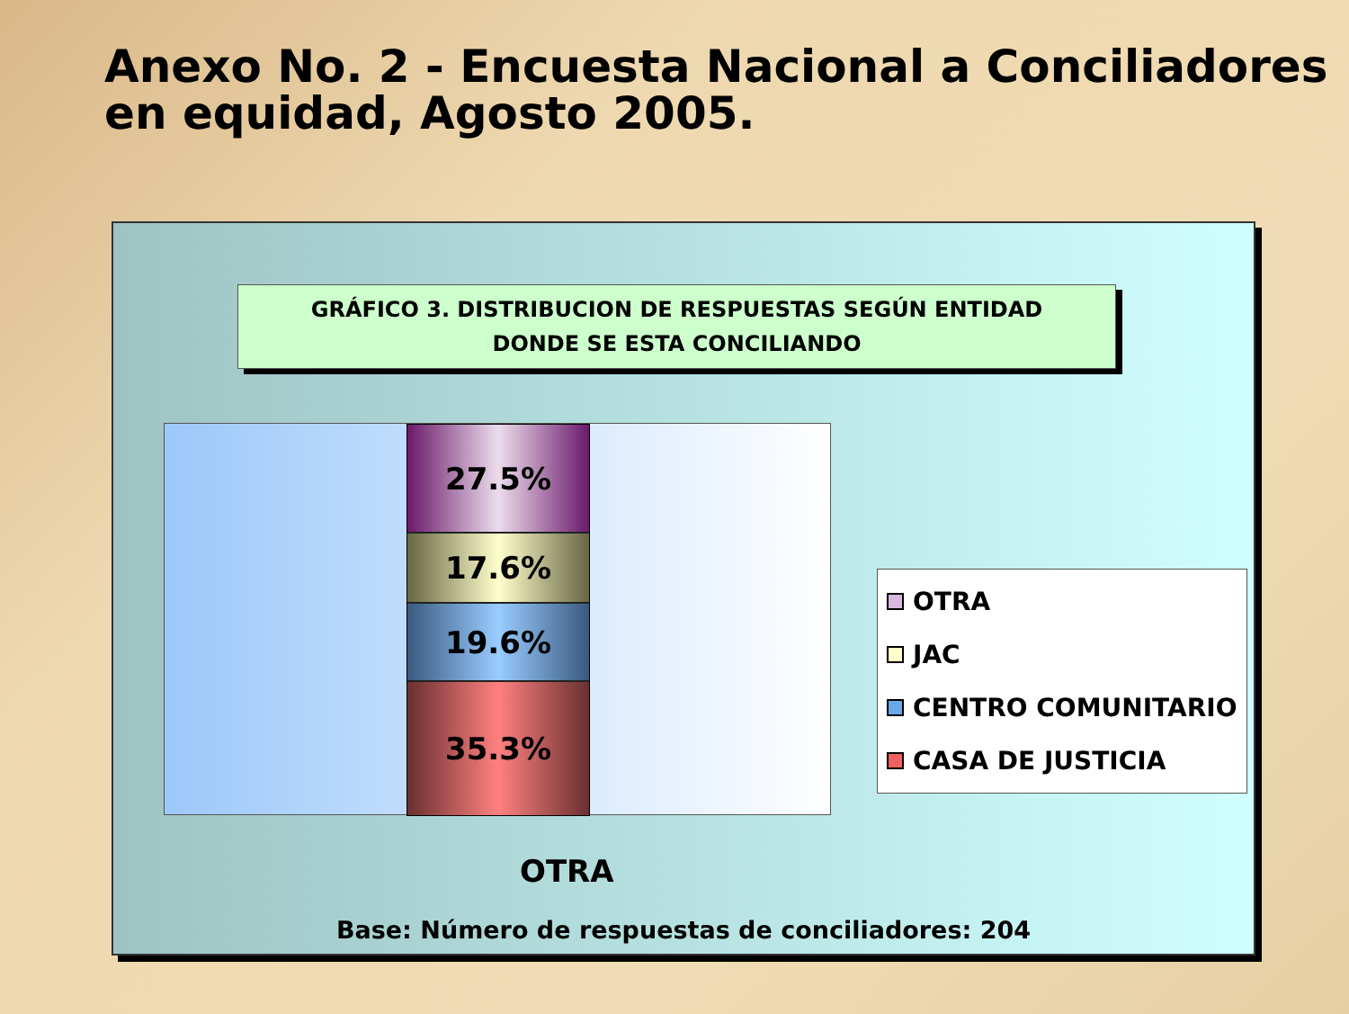Anexo No. 2 - Encuesta Nacional a Conciliadores en equidad, Agosto 2005.
GRÁFICO 3. DISTRIBUCION DE RESPUESTAS SEGÚN ENTIDAD
DONDE SE ESTA CONCILIANDO
27.5%
17.6%
19.6%
35.3%
OTRA
Base: Número de respuestas de conciliadores: 204
OTRA
JAC
CENTRO COMUNITARIO
CASA DE JUSTICIA